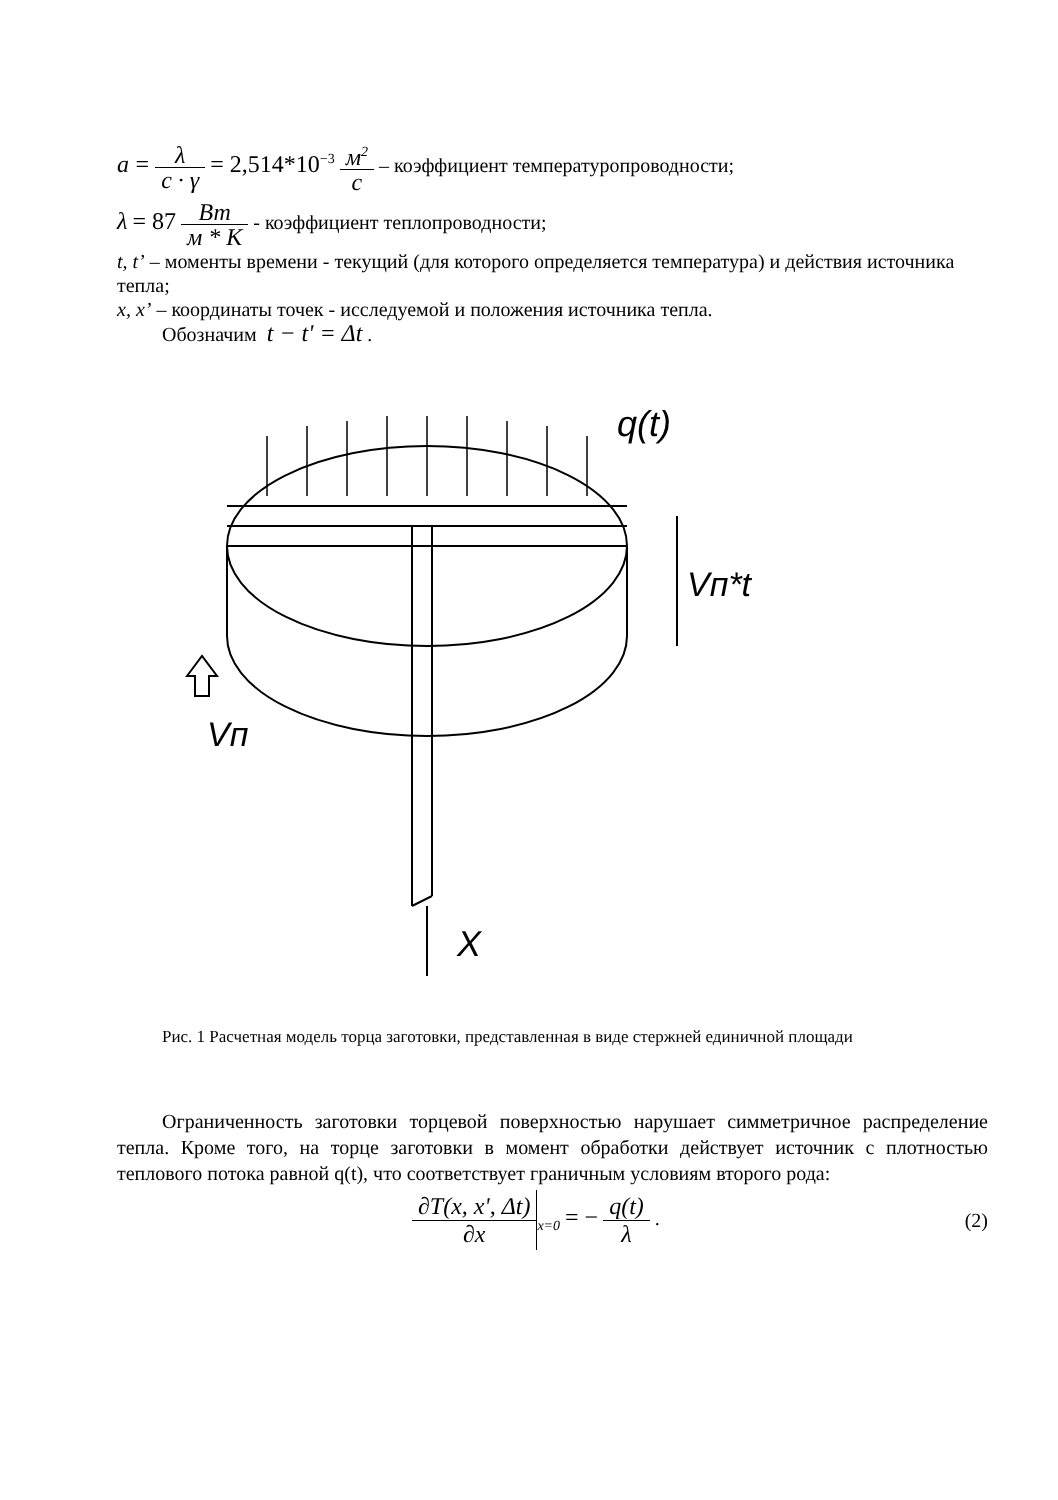a = λ c · γ = 2,514*10<sup>−3</sup> м<sup>2</sup> c – коэффициент температуропроводности;
λ = 87 Вт м * К - коэффициент теплопроводности;
t, t’ – моменты времени - текущий (для которого определяется температура) и действия источника тепла;
x, x’ – координаты точек - исследуемой и положения источника тепла.
Обозначим t − t' = Δt .
q(t)
Vп*t
Vп
X
Рис. 1 Расчетная модель торца заготовки, представленная в виде стержней единичной площади
Ограниченность заготовки торцевой поверхностью нарушает симметричное распределение тепла. Кроме того, на торце заготовки в момент обработки действует источник с плотностью теплового потока равной q(t), что соответствует граничным условиям второго рода:
∂T(x, x', Δt) ∂x<sub>x=0</sub> = − q(t) λ .
(2)